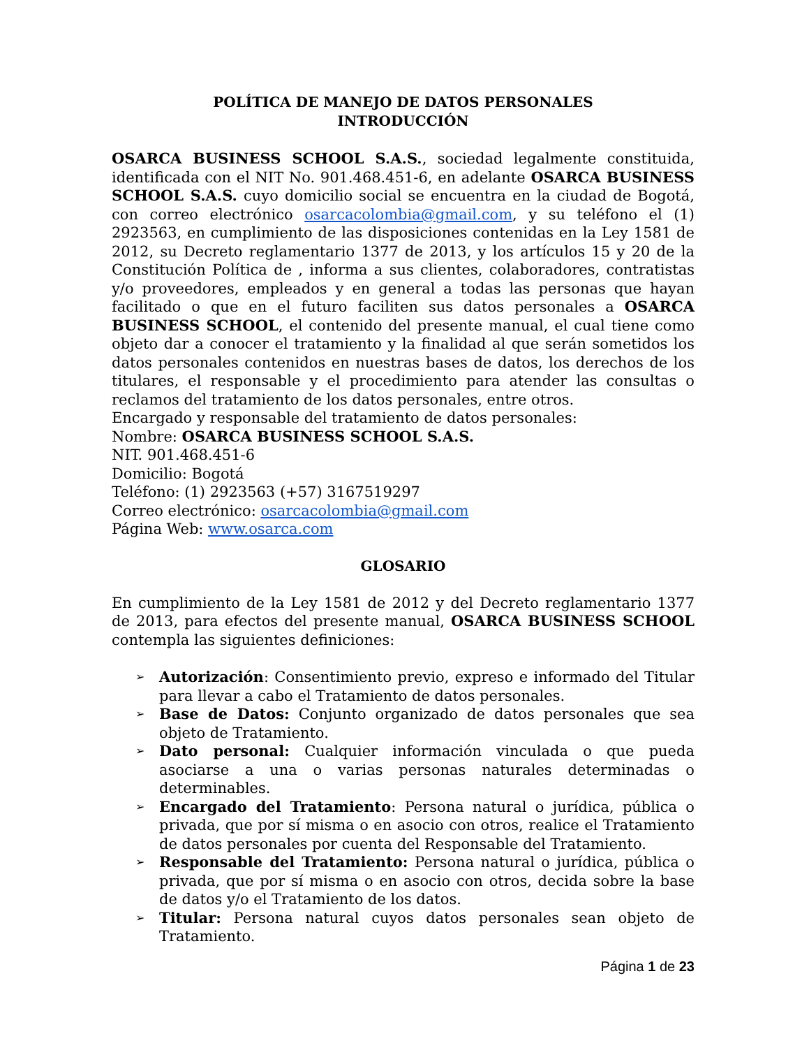POLÍTICA DE MANEJO DE DATOS PERSONALES
INTRODUCCIÓN
OSARCA BUSINESS SCHOOL S.A.S., sociedad legalmente constituida, identificada con el NIT No. 901.468.451-6, en adelante OSARCA BUSINESS SCHOOL S.A.S. cuyo domicilio social se encuentra en la ciudad de Bogotá, con correo electrónico osarcacolombia@gmail.com, y su teléfono el (1) 2923563, en cumplimiento de las disposiciones contenidas en la Ley 1581 de 2012, su Decreto reglamentario 1377 de 2013, y los artículos 15 y 20 de la Constitución Política de , informa a sus clientes, colaboradores, contratistas y/o proveedores, empleados y en general a todas las personas que hayan facilitado o que en el futuro faciliten sus datos personales a OSARCA BUSINESS SCHOOL, el contenido del presente manual, el cual tiene como objeto dar a conocer el tratamiento y la finalidad al que serán sometidos los datos personales contenidos en nuestras bases de datos, los derechos de los titulares, el responsable y el procedimiento para atender las consultas o reclamos del tratamiento de los datos personales, entre otros.
Encargado y responsable del tratamiento de datos personales:
Nombre: OSARCA BUSINESS SCHOOL S.A.S.
NIT. 901.468.451-6
Domicilio: Bogotá
Teléfono: (1) 2923563 (+57) 3167519297
Correo electrónico: osarcacolombia@gmail.com
Página Web: www.osarca.com
GLOSARIO
En cumplimiento de la Ley 1581 de 2012 y del Decreto reglamentario 1377 de 2013, para efectos del presente manual, OSARCA BUSINESS SCHOOL contempla las siguientes definiciones:
➢ Autorización: Consentimiento previo, expreso e informado del Titular para llevar a cabo el Tratamiento de datos personales.
➢ Base de Datos: Conjunto organizado de datos personales que sea objeto de Tratamiento.
➢ Dato personal: Cualquier información vinculada o que pueda asociarse a una o varias personas naturales determinadas o determinables.
➢ Encargado del Tratamiento: Persona natural o jurídica, pública o privada, que por sí misma o en asocio con otros, realice el Tratamiento de datos personales por cuenta del Responsable del Tratamiento.
➢ Responsable del Tratamiento: Persona natural o jurídica, pública o privada, que por sí misma o en asocio con otros, decida sobre la base de datos y/o el Tratamiento de los datos.
➢ Titular: Persona natural cuyos datos personales sean objeto de Tratamiento.
Página 1 de 23